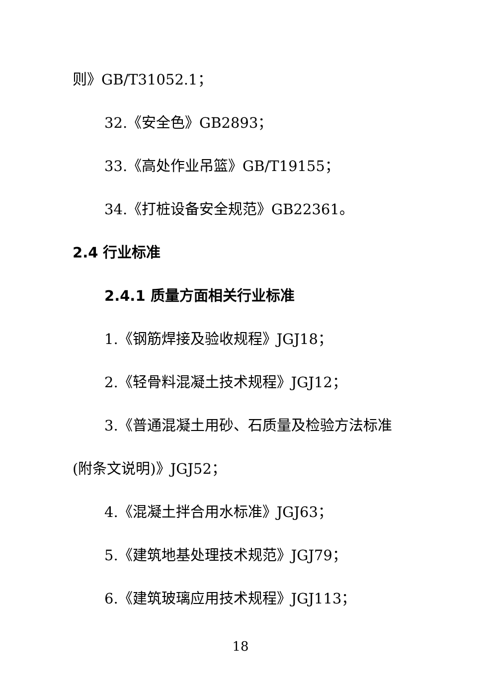则》GB/T31052.1；
32.《安全色》GB2893；
33.《高处作业吊篮》GB/T19155；
34.《打桩设备安全规范》GB22361。
2.4 行业标准
2.4.1 质量方面相关行业标准
1.《钢筋焊接及验收规程》JGJ18；
2.《轻骨料混凝土技术规程》JGJ12；
3.《普通混凝土用砂、石质量及检验方法标准
(附条文说明)》JGJ52；
4.《混凝土拌合用水标准》JGJ63；
5.《建筑地基处理技术规范》JGJ79；
6.《建筑玻璃应用技术规程》JGJ113；
18